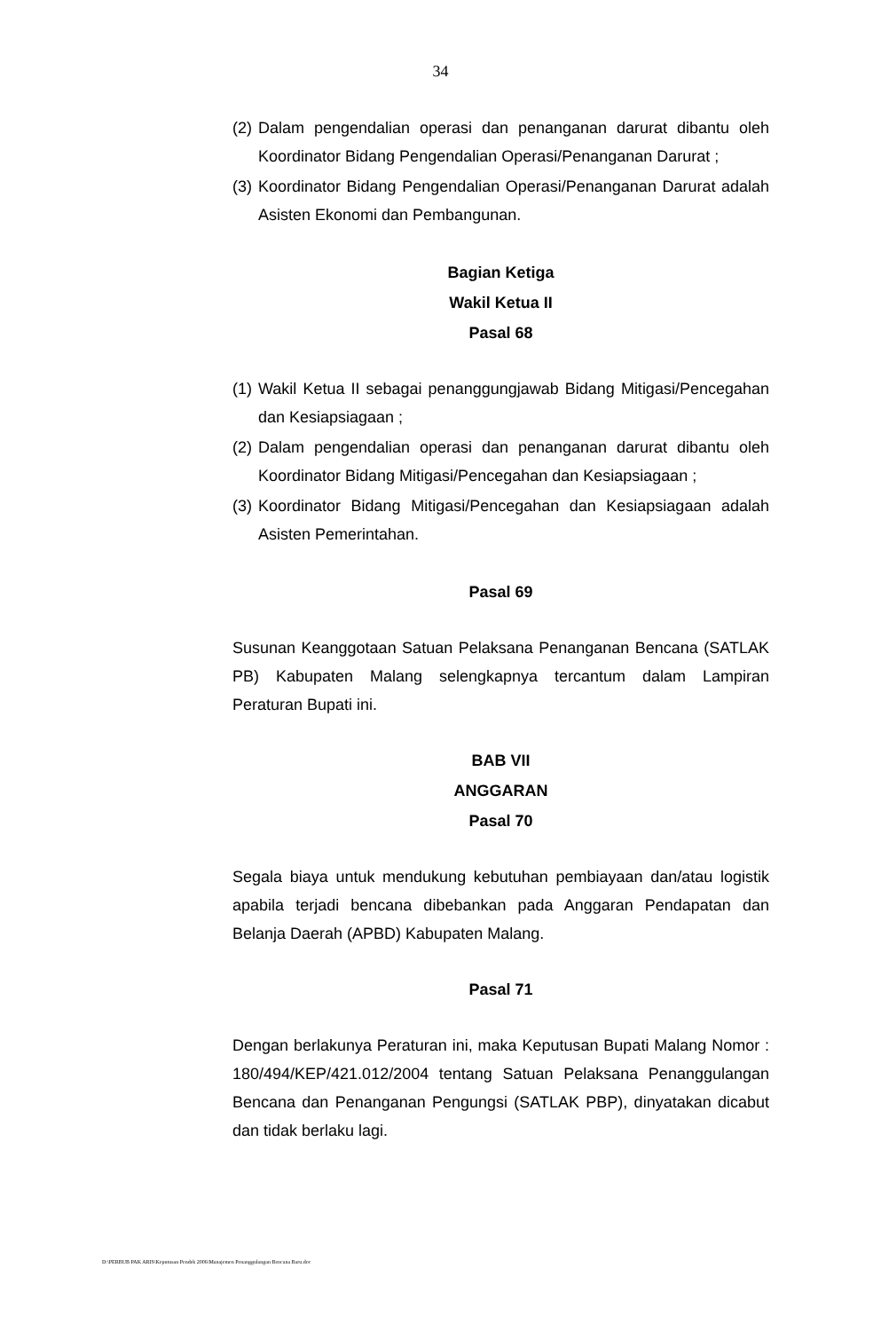34
(2) Dalam pengendalian operasi dan penanganan darurat dibantu oleh Koordinator Bidang Pengendalian Operasi/Penanganan Darurat ;
(3) Koordinator Bidang Pengendalian Operasi/Penanganan Darurat adalah Asisten Ekonomi dan Pembangunan.
Bagian Ketiga
Wakil Ketua II
Pasal 68
(1) Wakil Ketua II sebagai penanggungjawab Bidang Mitigasi/Pencegahan dan Kesiapsiagaan ;
(2) Dalam pengendalian operasi dan penanganan darurat dibantu oleh Koordinator Bidang Mitigasi/Pencegahan dan Kesiapsiagaan ;
(3) Koordinator Bidang Mitigasi/Pencegahan dan Kesiapsiagaan adalah Asisten Pemerintahan.
Pasal 69
Susunan Keanggotaan Satuan Pelaksana Penanganan Bencana (SATLAK PB) Kabupaten Malang selengkapnya tercantum dalam Lampiran Peraturan Bupati ini.
BAB VII
ANGGARAN
Pasal 70
Segala biaya untuk mendukung kebutuhan pembiayaan dan/atau logistik apabila terjadi bencana dibebankan pada Anggaran Pendapatan dan Belanja Daerah (APBD) Kabupaten Malang.
Pasal 71
Dengan berlakunya Peraturan ini, maka Keputusan Bupati Malang Nomor : 180/494/KEP/421.012/2004 tentang Satuan Pelaksana Penanggulangan Bencana dan Penanganan Pengungsi (SATLAK PBP), dinyatakan dicabut dan tidak berlaku lagi.
D:\PERBUB PAK ARIS\Keputusan Pendek 2006\Manajemen Penanggulangan Bencana Baru.doc